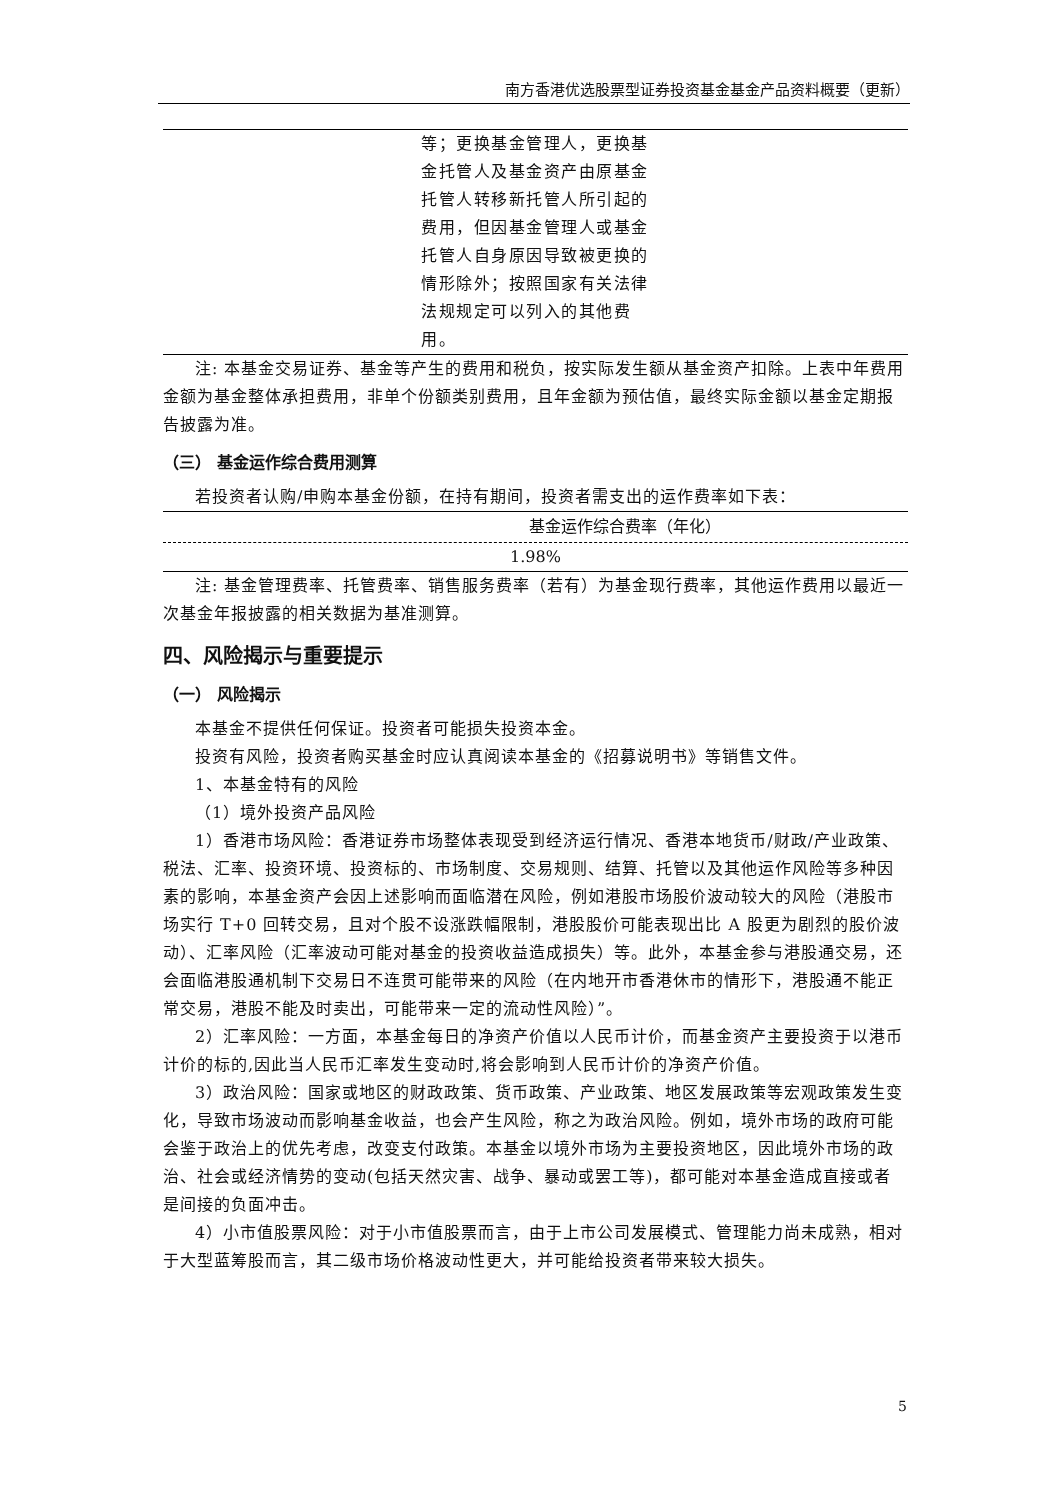南方香港优选股票型证券投资基金基金产品资料概要（更新）
| | 等；更换基金管理人，更换基金托管人及基金资产由原基金托管人转移新托管人所引起的费用，但因基金管理人或基金托管人自身原因导致被更换的情形除外；按照国家有关法律法规规定可以列入的其他费用。 | |
注: 本基金交易证券、基金等产生的费用和税负，按实际发生额从基金资产扣除。上表中年费用金额为基金整体承担费用，非单个份额类别费用，且年金额为预估值，最终实际金额以基金定期报告披露为准。
（三） 基金运作综合费用测算
若投资者认购/申购本基金份额，在持有期间，投资者需支出的运作费率如下表：
| 基金运作综合费率（年化） |
| --- |
| 1.98% |
注: 基金管理费率、托管费率、销售服务费率（若有）为基金现行费率，其他运作费用以最近一次基金年报披露的相关数据为基准测算。
四、风险揭示与重要提示
（一） 风险揭示
本基金不提供任何保证。投资者可能损失投资本金。
投资有风险，投资者购买基金时应认真阅读本基金的《招募说明书》等销售文件。
1、本基金特有的风险
（1）境外投资产品风险
1）香港市场风险：香港证券市场整体表现受到经济运行情况、香港本地货币/财政/产业政策、税法、汇率、投资环境、投资标的、市场制度、交易规则、结算、托管以及其他运作风险等多种因素的影响，本基金资产会因上述影响而面临潜在风险，例如港股市场股价波动较大的风险（港股市场实行 T+0 回转交易，且对个股不设涨跌幅限制，港股股价可能表现出比 A 股更为剧烈的股价波动）、汇率风险（汇率波动可能对基金的投资收益造成损失）等。此外，本基金参与港股通交易，还会面临港股通机制下交易日不连贯可能带来的风险（在内地开市香港休市的情形下，港股通不能正常交易，港股不能及时卖出，可能带来一定的流动性风险）”。
2）汇率风险：一方面，本基金每日的净资产价值以人民币计价，而基金资产主要投资于以港币计价的标的,因此当人民币汇率发生变动时,将会影响到人民币计价的净资产价值。
3）政治风险：国家或地区的财政政策、货币政策、产业政策、地区发展政策等宏观政策发生变化，导致市场波动而影响基金收益，也会产生风险，称之为政治风险。例如，境外市场的政府可能会鉴于政治上的优先考虑，改变支付政策。本基金以境外市场为主要投资地区，因此境外市场的政治、社会或经济情势的变动(包括天然灾害、战争、暴动或罢工等)，都可能对本基金造成直接或者是间接的负面冲击。
4）小市值股票风险：对于小市值股票而言，由于上市公司发展模式、管理能力尚未成熟，相对于大型蓝筹股而言，其二级市场价格波动性更大，并可能给投资者带来较大损失。
5